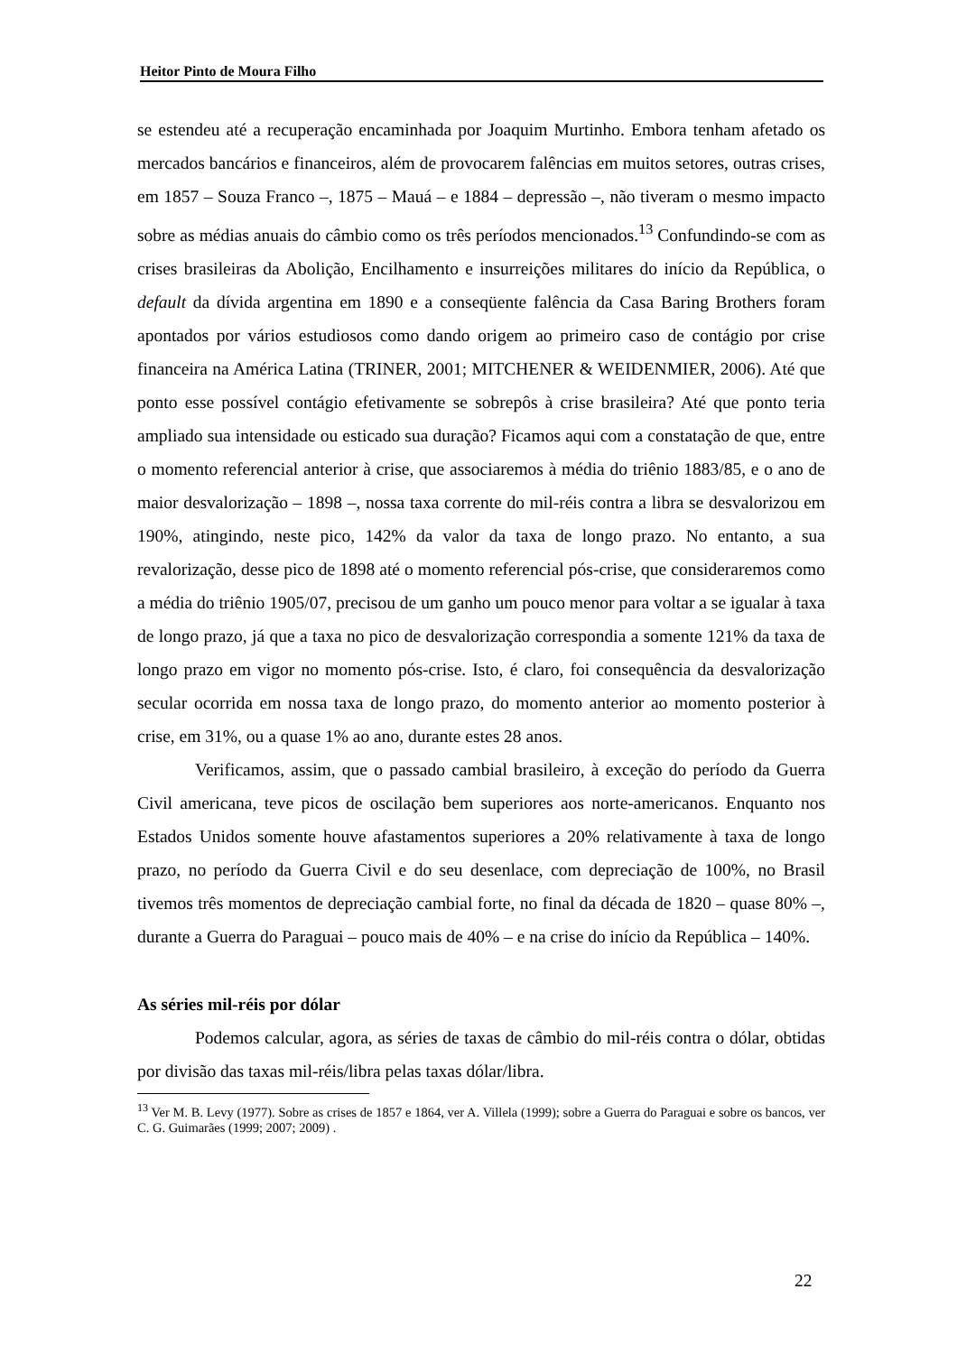Heitor Pinto de Moura Filho
se estendeu até a recuperação encaminhada por Joaquim Murtinho. Embora tenham afetado os mercados bancários e financeiros, além de provocarem falências em muitos setores, outras crises, em 1857 – Souza Franco –, 1875 – Mauá – e 1884 – depressão –, não tiveram o mesmo impacto sobre as médias anuais do câmbio como os três períodos mencionados.<sup>13</sup> Confundindo-se com as crises brasileiras da Abolição, Encilhamento e insurreições militares do início da República, o default da dívida argentina em 1890 e a conseqüente falência da Casa Baring Brothers foram apontados por vários estudiosos como dando origem ao primeiro caso de contágio por crise financeira na América Latina (TRINER, 2001; MITCHENER & WEIDENMIER, 2006). Até que ponto esse possível contágio efetivamente se sobrepôs à crise brasileira? Até que ponto teria ampliado sua intensidade ou esticado sua duração? Ficamos aqui com a constatação de que, entre o momento referencial anterior à crise, que associaremos à média do triênio 1883/85, e o ano de maior desvalorização – 1898 –, nossa taxa corrente do mil-réis contra a libra se desvalorizou em 190%, atingindo, neste pico, 142% da valor da taxa de longo prazo. No entanto, a sua revalorização, desse pico de 1898 até o momento referencial pós-crise, que consideraremos como a média do triênio 1905/07, precisou de um ganho um pouco menor para voltar a se igualar à taxa de longo prazo, já que a taxa no pico de desvalorização correspondia a somente 121% da taxa de longo prazo em vigor no momento pós-crise. Isto, é claro, foi consequência da desvalorização secular ocorrida em nossa taxa de longo prazo, do momento anterior ao momento posterior à crise, em 31%, ou a quase 1% ao ano, durante estes 28 anos.
Verificamos, assim, que o passado cambial brasileiro, à exceção do período da Guerra Civil americana, teve picos de oscilação bem superiores aos norte-americanos. Enquanto nos Estados Unidos somente houve afastamentos superiores a 20% relativamente à taxa de longo prazo, no período da Guerra Civil e do seu desenlace, com depreciação de 100%, no Brasil tivemos três momentos de depreciação cambial forte, no final da década de 1820 – quase 80% –, durante a Guerra do Paraguai – pouco mais de 40% – e na crise do início da República – 140%.
As séries mil-réis por dólar
Podemos calcular, agora, as séries de taxas de câmbio do mil-réis contra o dólar, obtidas por divisão das taxas mil-réis/libra pelas taxas dólar/libra.
<sup>13</sup> Ver M. B. Levy (1977). Sobre as crises de 1857 e 1864, ver A. Villela (1999); sobre a Guerra do Paraguai e sobre os bancos, ver C. G. Guimarães (1999; 2007; 2009) .
22